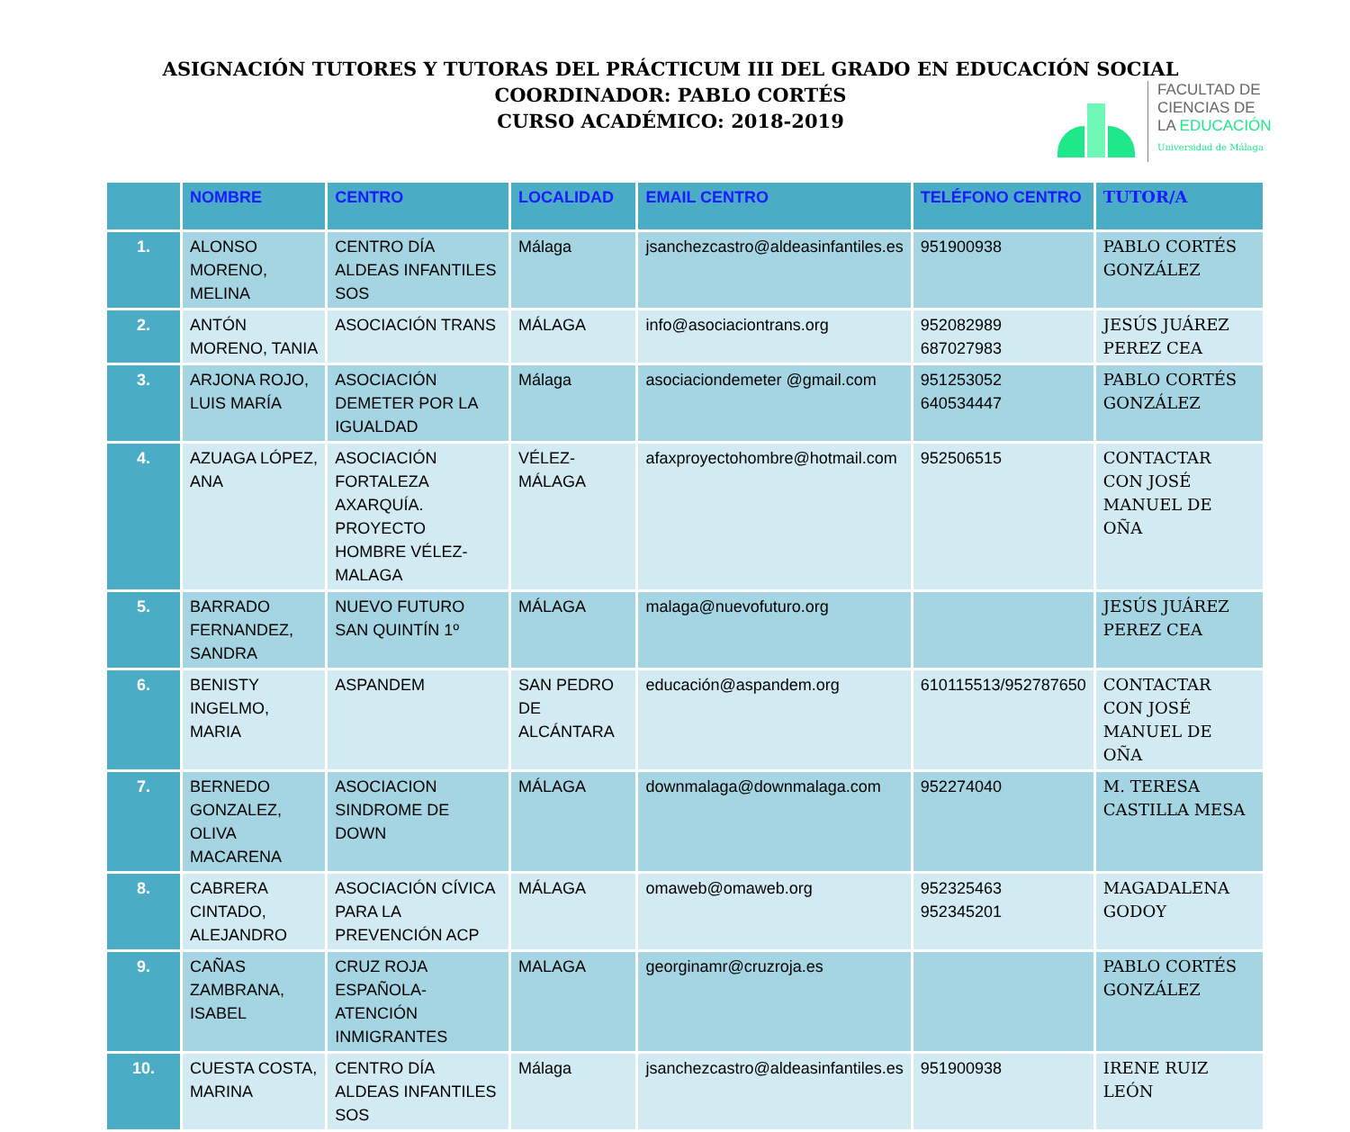ASIGNACIÓN TUTORES Y TUTORAS DEL PRÁCTICUM III DEL GRADO EN EDUCACIÓN SOCIAL
COORDINADOR: PABLO CORTÉS
CURSO ACADÉMICO: 2018-2019
FACULTAD DE
CIENCIAS DE
LA EDUCACIÓN
Universidad de Málaga
| | NOMBRE | CENTRO | LOCALIDAD | EMAIL CENTRO | TELÉFONO CENTRO | TUTOR/A |
| --- | --- | --- | --- | --- | --- | --- |
| 1. | ALONSO MORENO, MELINA | CENTRO DÍA ALDEAS INFANTILES SOS | Málaga | jsanchezcastro@aldeasinfantiles.es | 951900938 | PABLO CORTÉS GONZÁLEZ |
| 2. | ANTÓN MORENO, TANIA | ASOCIACIÓN TRANS | MÁLAGA | info@asociaciontrans.org | 952082989 687027983 | JESÚS JUÁREZ PEREZ CEA |
| 3. | ARJONA ROJO, LUIS MARÍA | ASOCIACIÓN DEMETER POR LA IGUALDAD | Málaga | asociaciondemeter @gmail.com | 951253052 640534447 | PABLO CORTÉS GONZÁLEZ |
| 4. | AZUAGA LÓPEZ, ANA | ASOCIACIÓN FORTALEZA AXARQUÍA. PROYECTO HOMBRE VÉLEZ-MALAGA | VÉLEZ-MÁLAGA | afaxproyectohombre@hotmail.com | 952506515 | CONTACTAR CON JOSÉ MANUEL DE OÑA |
| 5. | BARRADO FERNANDEZ, SANDRA | NUEVO FUTURO SAN QUINTÍN 1º | MÁLAGA | malaga@nuevofuturo.org | | JESÚS JUÁREZ PEREZ CEA |
| 6. | BENISTY INGELMO, MARIA | ASPANDEM | SAN PEDRO DE ALCÁNTARA | educación@aspandem.org | 610115513/952787650 | CONTACTAR CON JOSÉ MANUEL DE OÑA |
| 7. | BERNEDO GONZALEZ, OLIVA MACARENA | ASOCIACION SINDROME DE DOWN | MÁLAGA | downmalaga@downmalaga.com | 952274040 | M. TERESA CASTILLA MESA |
| 8. | CABRERA CINTADO, ALEJANDRO | ASOCIACIÓN CÍVICA PARA LA PREVENCIÓN ACP | MÁLAGA | omaweb@omaweb.org | 952325463 952345201 | MAGADALENA GODOY |
| 9. | CAÑAS ZAMBRANA, ISABEL | CRUZ ROJA ESPAÑOLA-ATENCIÓN INMIGRANTES | MALAGA | georginamr@cruzroja.es | | PABLO CORTÉS GONZÁLEZ |
| 10. | CUESTA COSTA, MARINA | CENTRO DÍA ALDEAS INFANTILES SOS | Málaga | jsanchezcastro@aldeasinfantiles.es | 951900938 | IRENE RUIZ LEÓN |